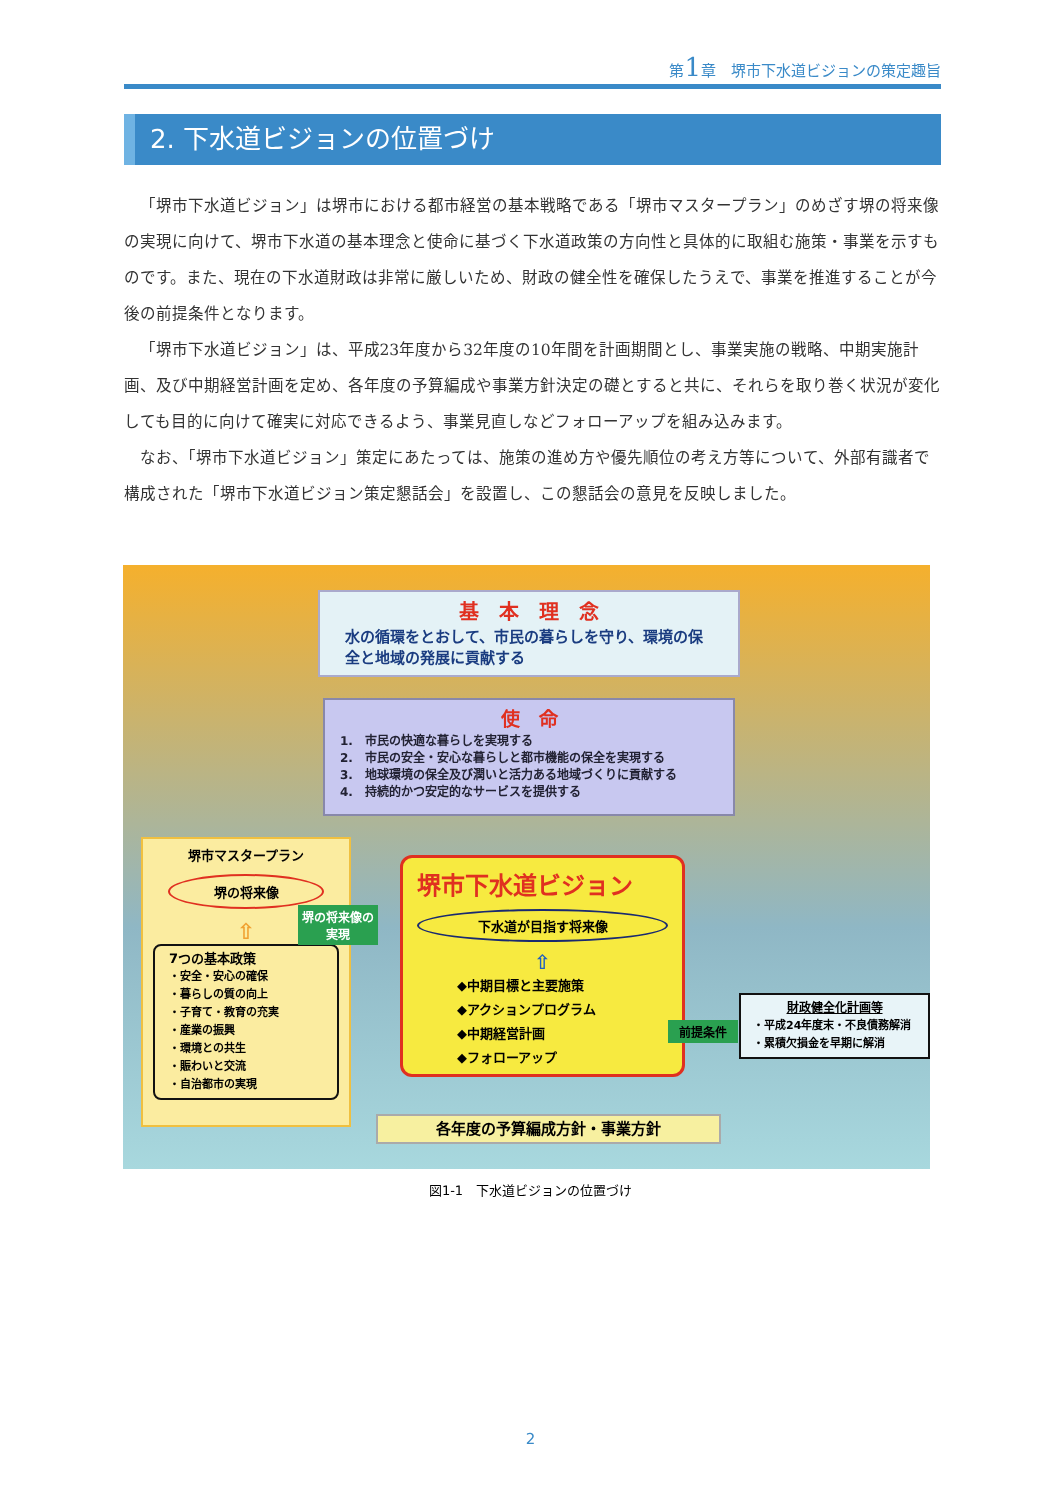第1章　堺市下水道ビジョンの策定趣旨
2. 下水道ビジョンの位置づけ
「堺市下水道ビジョン」は堺市における都市経営の基本戦略である「堺市マスタープラン」のめざす堺の将来像の実現に向けて、堺市下水道の基本理念と使命に基づく下水道政策の方向性と具体的に取組む施策・事業を示すものです。また、現在の下水道財政は非常に厳しいため、財政の健全性を確保したうえで、事業を推進することが今後の前提条件となります。
「堺市下水道ビジョン」は、平成23年度から32年度の10年間を計画期間とし、事業実施の戦略、中期実施計画、及び中期経営計画を定め、各年度の予算編成や事業方針決定の礎とすると共に、それらを取り巻く状況が変化しても目的に向けて確実に対応できるよう、事業見直しなどフォローアップを組み込みます。
なお、「堺市下水道ビジョン」策定にあたっては、施策の進め方や優先順位の考え方等について、外部有識者で構成された「堺市下水道ビジョン策定懇話会」を設置し、この懇話会の意見を反映しました。
基　本　理　念
水の循環をとおして、市民の暮らしを守り、環境の保全と地域の発展に貢献する
使　命
1.　市民の快適な暮らしを実現する
2.　市民の安全・安心な暮らしと都市機能の保全を実現する
3.　地球環境の保全及び潤いと活力ある地域づくりに貢献する
4.　持続的かつ安定的なサービスを提供する
堺市マスタープラン
堺の将来像
⇧
7つの基本政策
・安全・安心の確保
・暮らしの質の向上
・子育て・教育の充実
・産業の振興
・環境との共生
・賑わいと交流
・自治都市の実現
堺の将来像の実現
堺市下水道ビジョン
下水道が目指す将来像
⇧
◆中期目標と主要施策
◆アクションプログラム
◆中期経営計画
◆フォローアップ
前提条件
財政健全化計画等
・平成24年度末・不良債務解消
・累積欠損金を早期に解消
各年度の予算編成方針・事業方針
図1-1　下水道ビジョンの位置づけ
2